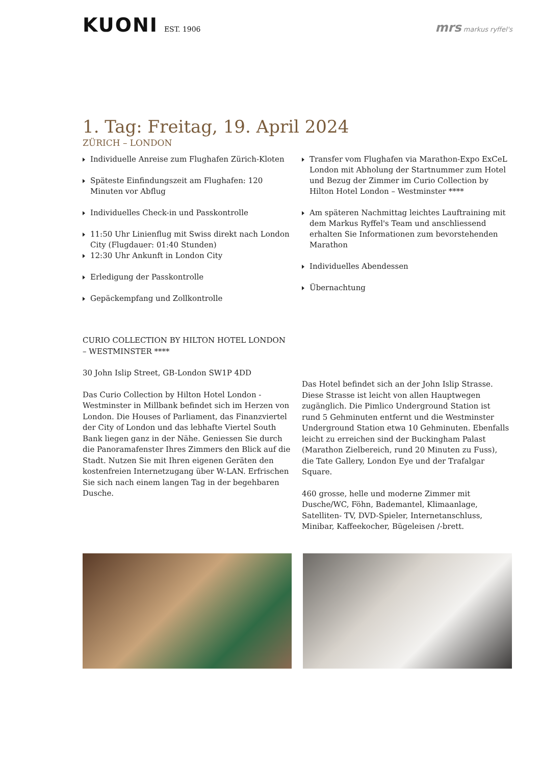KUONI EST. 1906
mrs markus ryffel's
1. Tag: Freitag, 19. April 2024
ZÜRICH – LONDON
Individuelle Anreise zum Flughafen Zürich-Kloten
Späteste Einfindungszeit am Flughafen: 120 Minuten vor Abflug
Individuelles Check-in und Passkontrolle
11:50 Uhr Linienflug mit Swiss direkt nach London City (Flugdauer: 01:40 Stunden)
12:30 Uhr Ankunft in London City
Erledigung der Passkontrolle
Gepäckempfang und Zollkontrolle
Transfer vom Flughafen via Marathon-Expo ExCeL London mit Abholung der Startnummer zum Hotel und Bezug der Zimmer im Curio Collection by Hilton Hotel London – Westminster ****
Am späteren Nachmittag leichtes Lauftraining mit dem Markus Ryffel's Team und anschliessend erhalten Sie Informationen zum bevorstehenden Marathon
Individuelles Abendessen
Übernachtung
CURIO COLLECTION BY HILTON HOTEL LONDON – WESTMINSTER ****
30 John Islip Street, GB-London SW1P 4DD
Das Curio Collection by Hilton Hotel London -Westminster in Millbank befindet sich im Herzen von London. Die Houses of Parliament, das Finanzviertel der City of London und das lebhafte Viertel South Bank liegen ganz in der Nähe. Geniessen Sie durch die Panoramafenster Ihres Zimmers den Blick auf die Stadt. Nutzen Sie mit Ihren eigenen Geräten den kostenfreien Internetzugang über W-LAN. Erfrischen Sie sich nach einem langen Tag in der begehbaren Dusche.
Das Hotel befindet sich an der John Islip Strasse. Diese Strasse ist leicht von allen Hauptwegen zugänglich. Die Pimlico Underground Station ist rund 5 Gehminuten entfernt und die Westminster Underground Station etwa 10 Gehminuten. Ebenfalls leicht zu erreichen sind der Buckingham Palast (Marathon Zielbereich, rund 20 Minuten zu Fuss), die Tate Gallery, London Eye und der Trafalgar Square.
460 grosse, helle und moderne Zimmer mit Dusche/WC, Föhn, Bademantel, Klimaanlage, Satelliten- TV, DVD-Spieler, Internetanschluss, Minibar, Kaffeekocher, Bügeleisen /-brett.